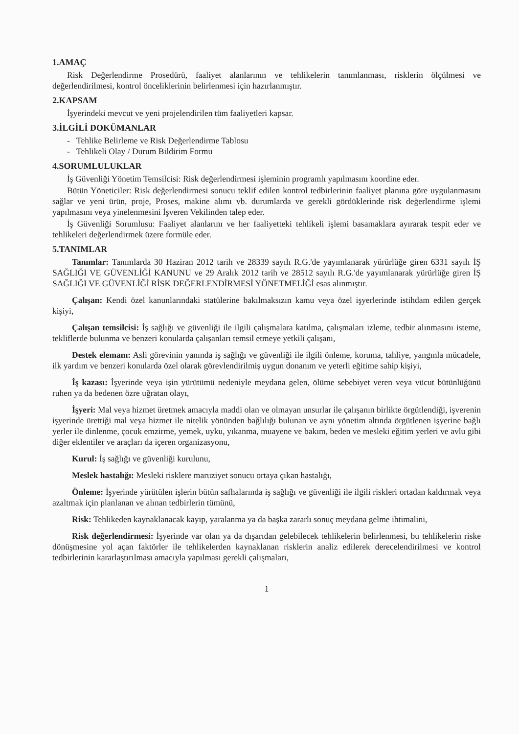1.AMAÇ
Risk Değerlendirme Prosedürü, faaliyet alanlarının ve tehlikelerin tanımlanması, risklerin ölçülmesi ve değerlendirilmesi, kontrol önceliklerinin belirlenmesi için hazırlanmıştır.
2.KAPSAM
İşyerindeki mevcut ve yeni projelendirilen tüm faaliyetleri kapsar.
3.İLGİLİ DOKÜMANLAR
- Tehlike Belirleme ve Risk Değerlendirme Tablosu
- Tehlikeli Olay / Durum Bildirim Formu
4.SORUMLULUKLAR
İş Güvenliği Yönetim Temsilcisi: Risk değerlendirmesi işleminin programlı yapılmasını koordine eder.
Bütün Yöneticiler: Risk değerlendirmesi sonucu teklif edilen kontrol tedbirlerinin faaliyet planına göre uygulanmasını sağlar ve yeni ürün, proje, Proses, makine alımı vb. durumlarda ve gerekli gördüklerinde risk değerlendirme işlemi yapılmasını veya yinelenmesini İşveren Vekilinden talep eder.
İş Güvenliği Sorumlusu: Faaliyet alanlarını ve her faaliyetteki tehlikeli işlemi basamaklara ayırarak tespit eder ve tehlikeleri değerlendirmek üzere formüle eder.
5.TANIMLAR
Tanımlar: Tanımlarda 30 Haziran 2012 tarih ve 28339 sayılı R.G.'de yayımlanarak yürürlüğe giren 6331 sayılı İŞ SAĞLIĞI VE GÜVENLİĞİ KANUNU ve 29 Aralık 2012 tarih ve 28512 sayılı R.G.'de yayımlanarak yürürlüğe giren İŞ SAĞLIĞI VE GÜVENLİĞİ RİSK DEĞERLENDİRMESİ YÖNETMELİĞİ esas alınmıştır.
Çalışan: Kendi özel kanunlarındaki statülerine bakılmaksızın kamu veya özel işyerlerinde istihdam edilen gerçek kişiyi,
Çalışan temsilcisi: İş sağlığı ve güvenliği ile ilgili çalışmalara katılma, çalışmaları izleme, tedbir alınmasını isteme, tekliflerde bulunma ve benzeri konularda çalışanları temsil etmeye yetkili çalışanı,
Destek elemanı: Asli görevinin yanında iş sağlığı ve güvenliği ile ilgili önleme, koruma, tahliye, yangınla mücadele, ilk yardım ve benzeri konularda özel olarak görevlendirilmiş uygun donanım ve yeterli eğitime sahip kişiyi,
İş kazası: İşyerinde veya işin yürütümü nedeniyle meydana gelen, ölüme sebebiyet veren veya vücut bütünlüğünü ruhen ya da bedenen özre uğratan olayı,
İşyeri: Mal veya hizmet üretmek amacıyla maddi olan ve olmayan unsurlar ile çalışanın birlikte örgütlendiği, işverenin işyerinde ürettiği mal veya hizmet ile nitelik yönünden bağlılığı bulunan ve aynı yönetim altında örgütlenen işyerine bağlı yerler ile dinlenme, çocuk emzirme, yemek, uyku, yıkanma, muayene ve bakım, beden ve mesleki eğitim yerleri ve avlu gibi diğer eklentiler ve araçları da içeren organizasyonu,
Kurul: İş sağlığı ve güvenliği kurulunu,
Meslek hastalığı: Mesleki risklere maruziyet sonucu ortaya çıkan hastalığı,
Önleme: İşyerinde yürütülen işlerin bütün safhalarında iş sağlığı ve güvenliği ile ilgili riskleri ortadan kaldırmak veya azaltmak için planlanan ve alınan tedbirlerin tümünü,
Risk: Tehlikeden kaynaklanacak kayıp, yaralanma ya da başka zararlı sonuç meydana gelme ihtimalini,
Risk değerlendirmesi: İşyerinde var olan ya da dışarıdan gelebilecek tehlikelerin belirlenmesi, bu tehlikelerin riske dönüşmesine yol açan faktörler ile tehlikelerden kaynaklanan risklerin analiz edilerek derecelendirilmesi ve kontrol tedbirlerinin kararlaştırılması amacıyla yapılması gerekli çalışmaları,
1